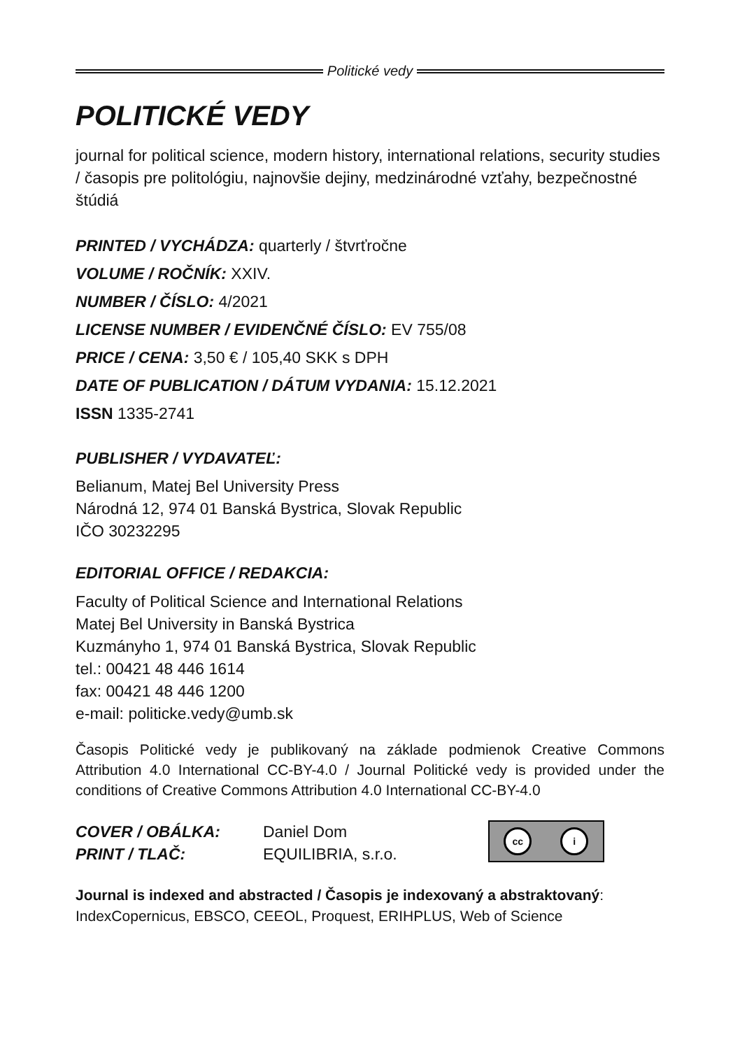Politické vedy
POLITICKÉ VEDY
journal for political science, modern history, international relations, security studies / časopis pre politológiu, najnovšie dejiny, medzinárodné vzťahy, bezpečnostné štúdiá
PRINTED / VYCHÁDZA: quarterly / štvrťročne
VOLUME / ROČNÍK: XXIV.
NUMBER / ČÍSLO: 4/2021
LICENSE NUMBER / EVIDENČNÉ ČÍSLO: EV 755/08
PRICE / CENA: 3,50 € / 105,40 SKK s DPH
DATE OF PUBLICATION / DÁTUM VYDANIA: 15.12.2021
ISSN 1335-2741
PUBLISHER / VYDAVATEĽ:
Belianum, Matej Bel University Press
Národná 12, 974 01 Banská Bystrica, Slovak Republic
IČO 30232295
EDITORIAL OFFICE / REDAKCIA:
Faculty of Political Science and International Relations
Matej Bel University in Banská Bystrica
Kuzmányho 1, 974 01 Banská Bystrica, Slovak Republic
tel.: 00421 48 446 1614
fax: 00421 48 446 1200
e-mail: politicke.vedy@umb.sk
Časopis Politické vedy je publikovaný na základe podmienok Creative Commons Attribution 4.0 International CC-BY-4.0 / Journal Politické vedy is provided under the conditions of Creative Commons Attribution 4.0 International CC-BY-4.0
COVER / OBÁLKA:
PRINT / TLAČ:
Daniel Dom
EQUILIBRIA, s.r.o.
cc i
Journal is indexed and abstracted / Časopis je indexovaný a abstraktovaný:
IndexCopernicus, EBSCO, CEEOL, Proquest, ERIHPLUS, Web of Science